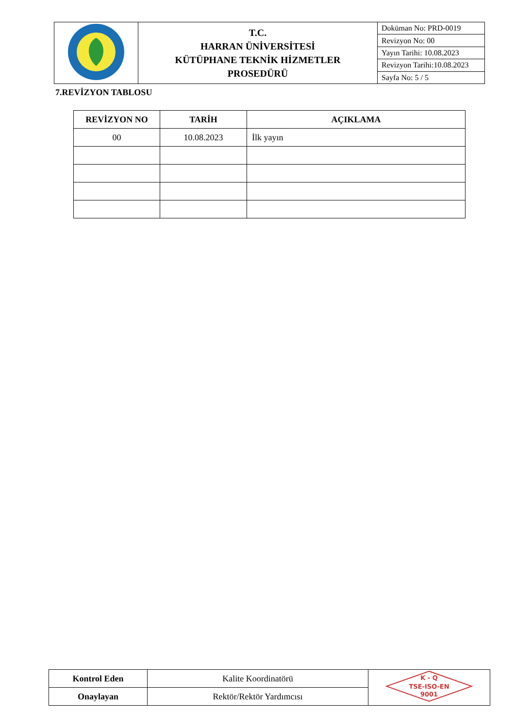| | T.C. HARRAN ÜNİVERSİTESİ KÜTÜPHANE TEKNİK HİZMETLER PROSEDÜRÜ | Doküman No: PRD-0019 |
| | | Revizyon No: 00 |
| | | Yayın Tarihi: 10.08.2023 |
| | | Revizyon Tarihi:10.08.2023 |
| | | Sayfa No: 5 / 5 |
7.REVİZYON TABLOSU
| REVİZYON NO | TARİH | AÇIKLAMA |
| --- | --- | --- |
| 00 | 10.08.2023 | İlk yayın |
| Kontrol Eden | Kalite Koordinatörü | K - Q TSE-ISO-EN 9001 |
| Onaylayan | Rektör/Rektör Yardımcısı | |